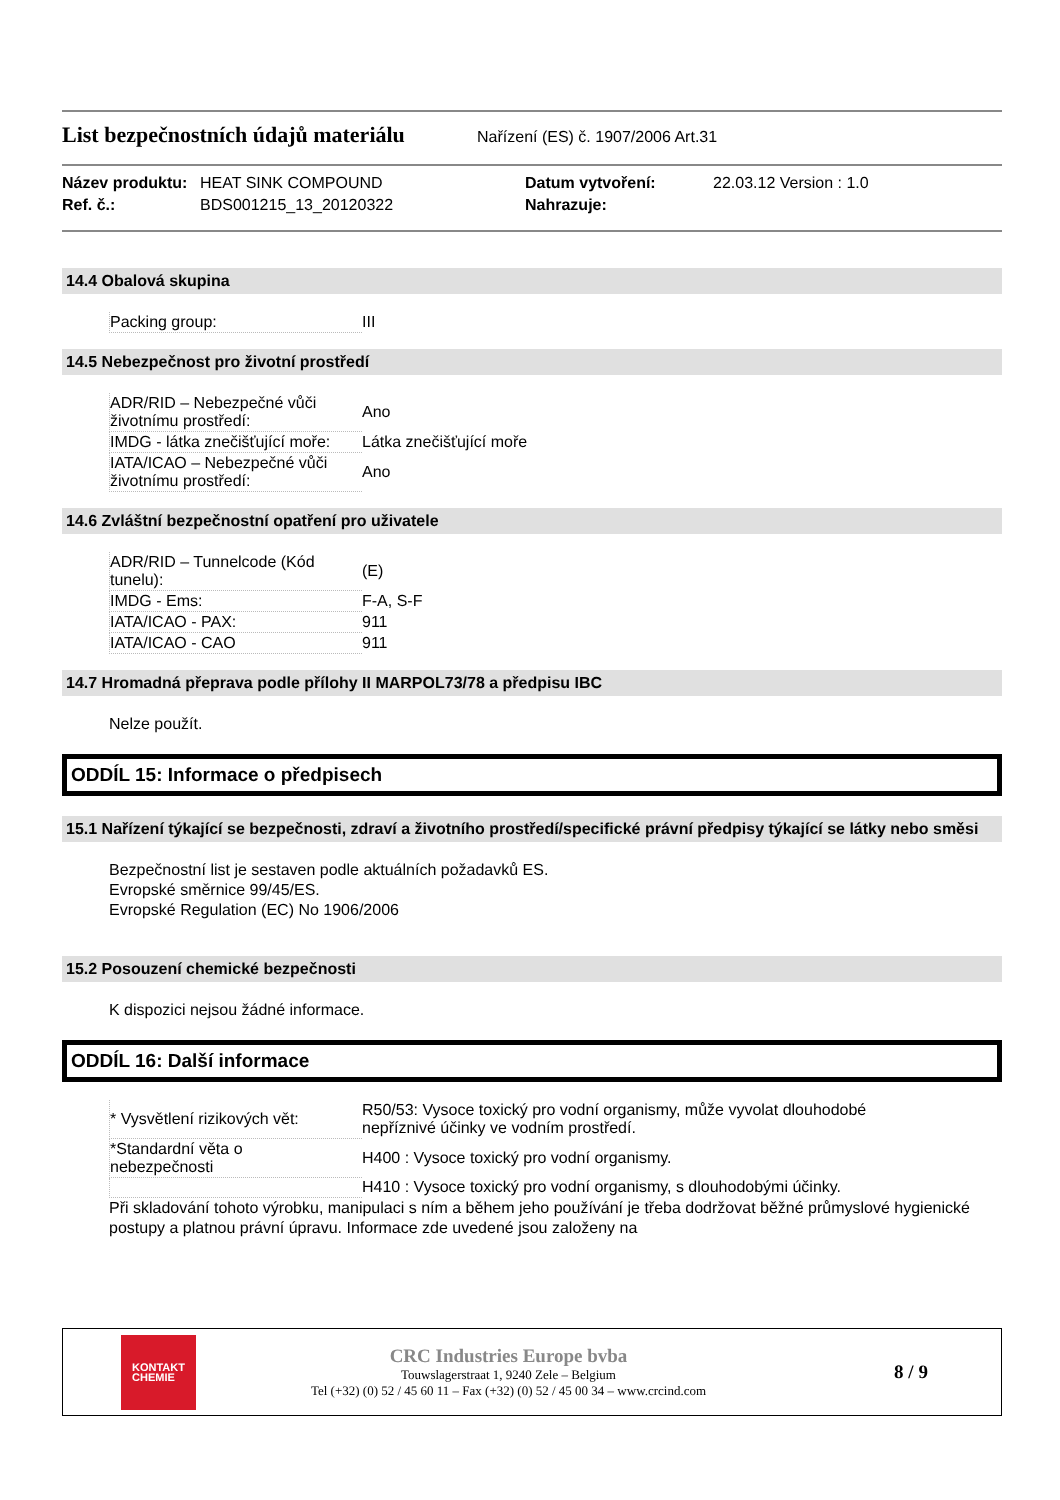List bezpečnostních údajů materiálu
Nařízení (ES) č. 1907/2006 Art.31
Název produktu: HEAT SINK COMPOUND Datum vytvoření: 22.03.12 Version : 1.0 Ref. č.: BDS001215_13_20120322 Nahrazuje:
14.4 Obalová skupina
| Packing group: | III |
14.5 Nebezpečnost pro životní prostředí
| ADR/RID – Nebezpečné vůči životnímu prostředí: | Ano |
| IMDG - látka znečišťující moře: | Látka znečišťující moře |
| IATA/ICAO – Nebezpečné vůči životnímu prostředí: | Ano |
14.6 Zvláštní bezpečnostní opatření pro uživatele
| ADR/RID – Tunnelcode (Kód tunelu): | (E) |
| IMDG - Ems: | F-A, S-F |
| IATA/ICAO - PAX: | 911 |
| IATA/ICAO - CAO | 911 |
14.7 Hromadná přeprava podle přílohy II MARPOL73/78 a předpisu IBC
Nelze použít.
ODDÍL 15: Informace o předpisech
15.1 Nařízení týkající se bezpečnosti, zdraví a životního prostředí/specifické právní předpisy týkající se látky nebo směsi
Bezpečnostní list je sestaven podle aktuálních požadavků ES.
Evropské směrnice 99/45/ES.
Evropské Regulation (EC) No 1906/2006
15.2 Posouzení chemické bezpečnosti
K dispozici nejsou žádné informace.
ODDÍL 16: Další informace
| * Vysvětlení rizikových vět: | R50/53: Vysoce toxický pro vodní organismy, může vyvolat dlouhodobé nepříznivé účinky ve vodním prostředí. |
| *Standardní věta o nebezpečnosti | H400 : Vysoce toxický pro vodní organismy. |
| | H410 : Vysoce toxický pro vodní organismy, s dlouhodobými účinky. |
Při skladování tohoto výrobku, manipulaci s ním a během jeho používání je třeba dodržovat běžné průmyslové hygienické postupy a platnou právní úpravu. Informace zde uvedené jsou založeny na
KONTAKT
CHEMIE
CRC Industries Europe bvba
Touwslagerstraat 1, 9240 Zele – Belgium
Tel (+32) (0) 52 / 45 60 11 – Fax (+32) (0) 52 / 45 00 34 – www.crcind.com
8 / 9